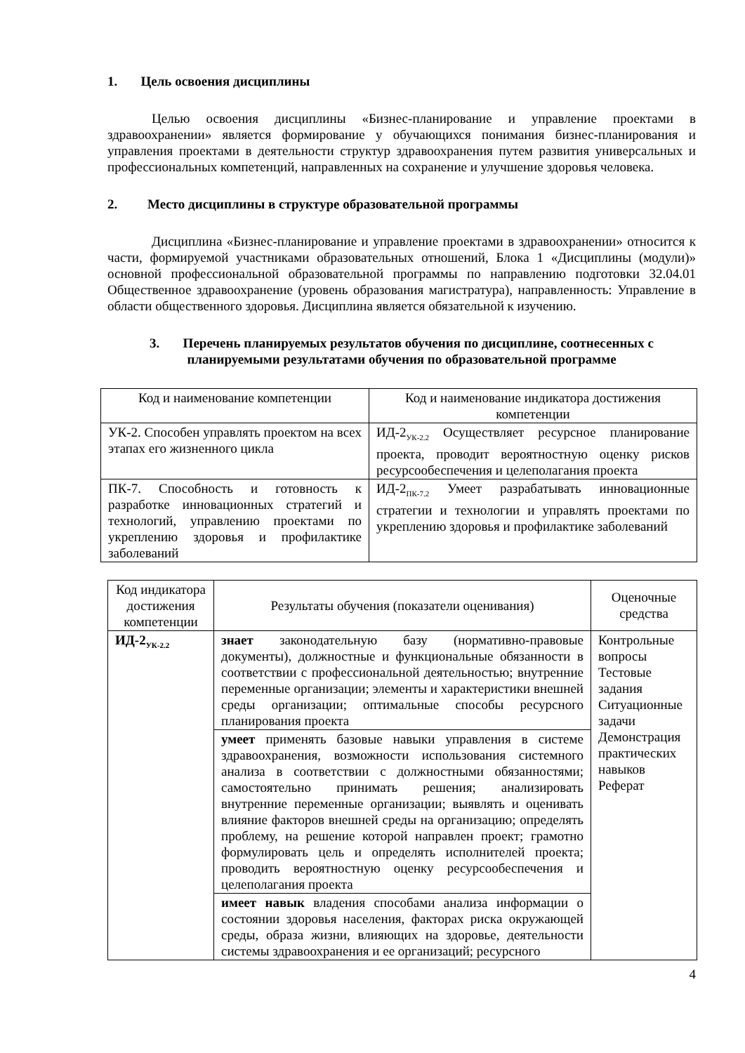1. Цель освоения дисциплины
Целью освоения дисциплины «Бизнес-планирование и управление проектами в здравоохранении» является формирование у обучающихся понимания бизнес-планирования и управления проектами в деятельности структур здравоохранения путем развития универсальных и профессиональных компетенций, направленных на сохранение и улучшение здоровья человека.
2. Место дисциплины в структуре образовательной программы
Дисциплина «Бизнес-планирование и управление проектами в здравоохранении» относится к части, формируемой участниками образовательных отношений, Блока 1 «Дисциплины (модули)» основной профессиональной образовательной программы по направлению подготовки 32.04.01 Общественное здравоохранение (уровень образования магистратура), направленность: Управление в области общественного здоровья. Дисциплина является обязательной к изучению.
3. Перечень планируемых результатов обучения по дисциплине, соотнесенных с планируемыми результатами обучения по образовательной программе
| Код и наименование компетенции | Код и наименование индикатора достижения компетенции |
| --- | --- |
| УК-2. Способен управлять проектом на всех этапах его жизненного цикла | ИД-2<sub>УК-2.2</sub> Осуществляет ресурсное планирование проекта, проводит вероятностную оценку рисков ресурсообеспечения и целеполагания проекта |
| ПК-7. Способность и готовность к разработке инновационных стратегий и технологий, управлению проектами по укреплению здоровья и профилактике заболеваний | ИД-2<sub>ПК-7.2</sub> Умеет разрабатывать инновационные стратегии и технологии и управлять проектами по укреплению здоровья и профилактике заболеваний |
| Код индикатора достижения компетенции | Результаты обучения (показатели оценивания) | Оценочные средства |
| --- | --- | --- |
| ИД-2<sub>УК-2.2</sub> | знает законодательную базу (нормативно-правовые документы), должностные и функциональные обязанности в соответствии с профессиональной деятельностью; внутренние переменные организации; элементы и характеристики внешней среды организации; оптимальные способы ресурсного планирования проекта | Контрольные вопросы Тестовые задания Ситуационные задачи Демонстрация практических навыков Реферат |
| | умеет применять базовые навыки управления в системе здравоохранения, возможности использования системного анализа в соответствии с должностными обязанностями; самостоятельно принимать решения; анализировать внутренние переменные организации; выявлять и оценивать влияние факторов внешней среды на организацию; определять проблему, на решение которой направлен проект; грамотно формулировать цель и определять исполнителей проекта; проводить вероятностную оценку ресурсообеспечения и целеполагания проекта | |
| | имеет навык владения способами анализа информации о состоянии здоровья населения, факторах риска окружающей среды, образа жизни, влияющих на здоровье, деятельности системы здравоохранения и ее организаций; ресурсного | |
4